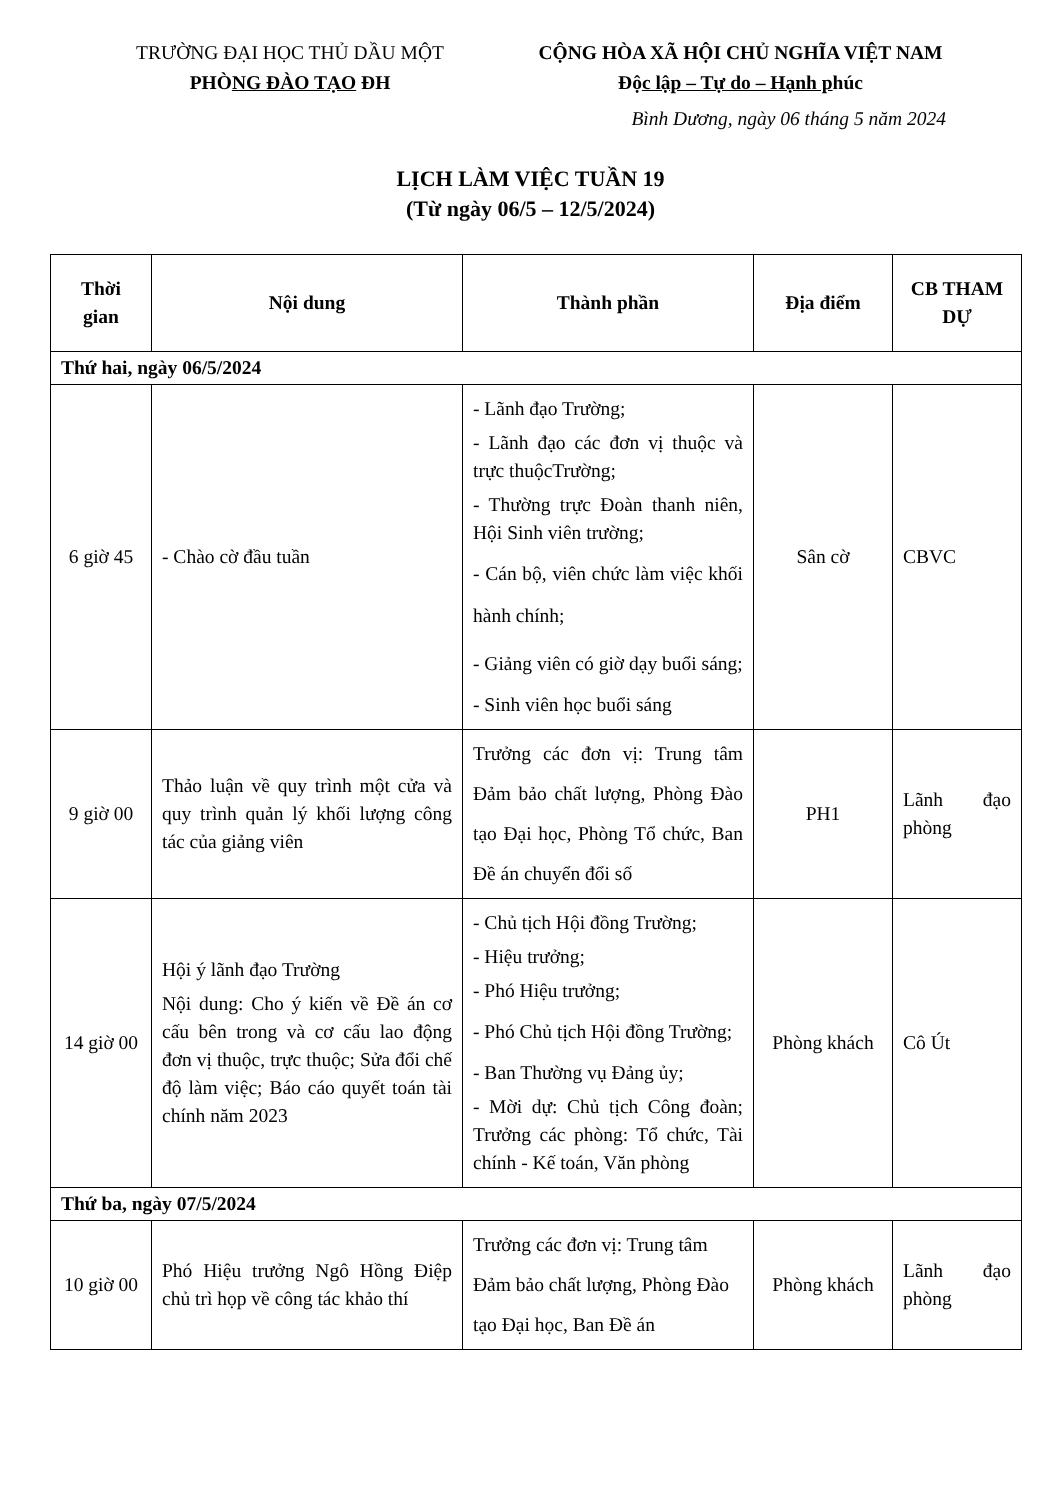TRƯỜNG ĐẠI HỌC THỦ DẦU MỘT
PHÒNG ĐÀO TẠO ĐH
CỘNG HÒA XÃ HỘI CHỦ NGHĨA VIỆT NAM
Độc lập – Tự do – Hạnh phúc
Bình Dương, ngày 06 tháng 5 năm 2024
LỊCH LÀM VIỆC TUẦN 19
(Từ ngày 06/5 – 12/5/2024)
| Thời gian | Nội dung | Thành phần | Địa điểm | CB THAM DỰ |
| --- | --- | --- | --- | --- |
| Thứ hai, ngày 06/5/2024 | | | | |
| 6 giờ 45 | - Chào cờ đầu tuần | - Lãnh đạo Trường; - Lãnh đạo các đơn vị thuộc và trực thuộcTrường; - Thường trực Đoàn thanh niên, Hội Sinh viên trường; - Cán bộ, viên chức làm việc khối hành chính; - Giảng viên có giờ dạy buổi sáng; - Sinh viên học buổi sáng | Sân cờ | CBVC |
| 9 giờ 00 | Thảo luận về quy trình một cửa và quy trình quản lý khối lượng công tác của giảng viên | Trưởng các đơn vị: Trung tâm Đảm bảo chất lượng, Phòng Đào tạo Đại học, Phòng Tổ chức, Ban Đề án chuyển đổi số | PH1 | Lãnh đạo phòng |
| 14 giờ 00 | Hội ý lãnh đạo Trường Nội dung: Cho ý kiến về Đề án cơ cấu bên trong và cơ cấu lao động đơn vị thuộc, trực thuộc; Sửa đổi chế độ làm việc; Báo cáo quyết toán tài chính năm 2023 | - Chủ tịch Hội đồng Trường; - Hiệu trưởng; - Phó Hiệu trưởng; - Phó Chủ tịch Hội đồng Trường; - Ban Thường vụ Đảng ủy; - Mời dự: Chủ tịch Công đoàn; Trưởng các phòng: Tổ chức, Tài chính - Kế toán, Văn phòng | Phòng khách | Cô Út |
| Thứ ba, ngày 07/5/2024 | | | | |
| 10 giờ 00 | Phó Hiệu trưởng Ngô Hồng Điệp chủ trì họp về công tác khảo thí | Trưởng các đơn vị: Trung tâm Đảm bảo chất lượng, Phòng Đào tạo Đại học, Ban Đề án | Phòng khách | Lãnh đạo phòng |